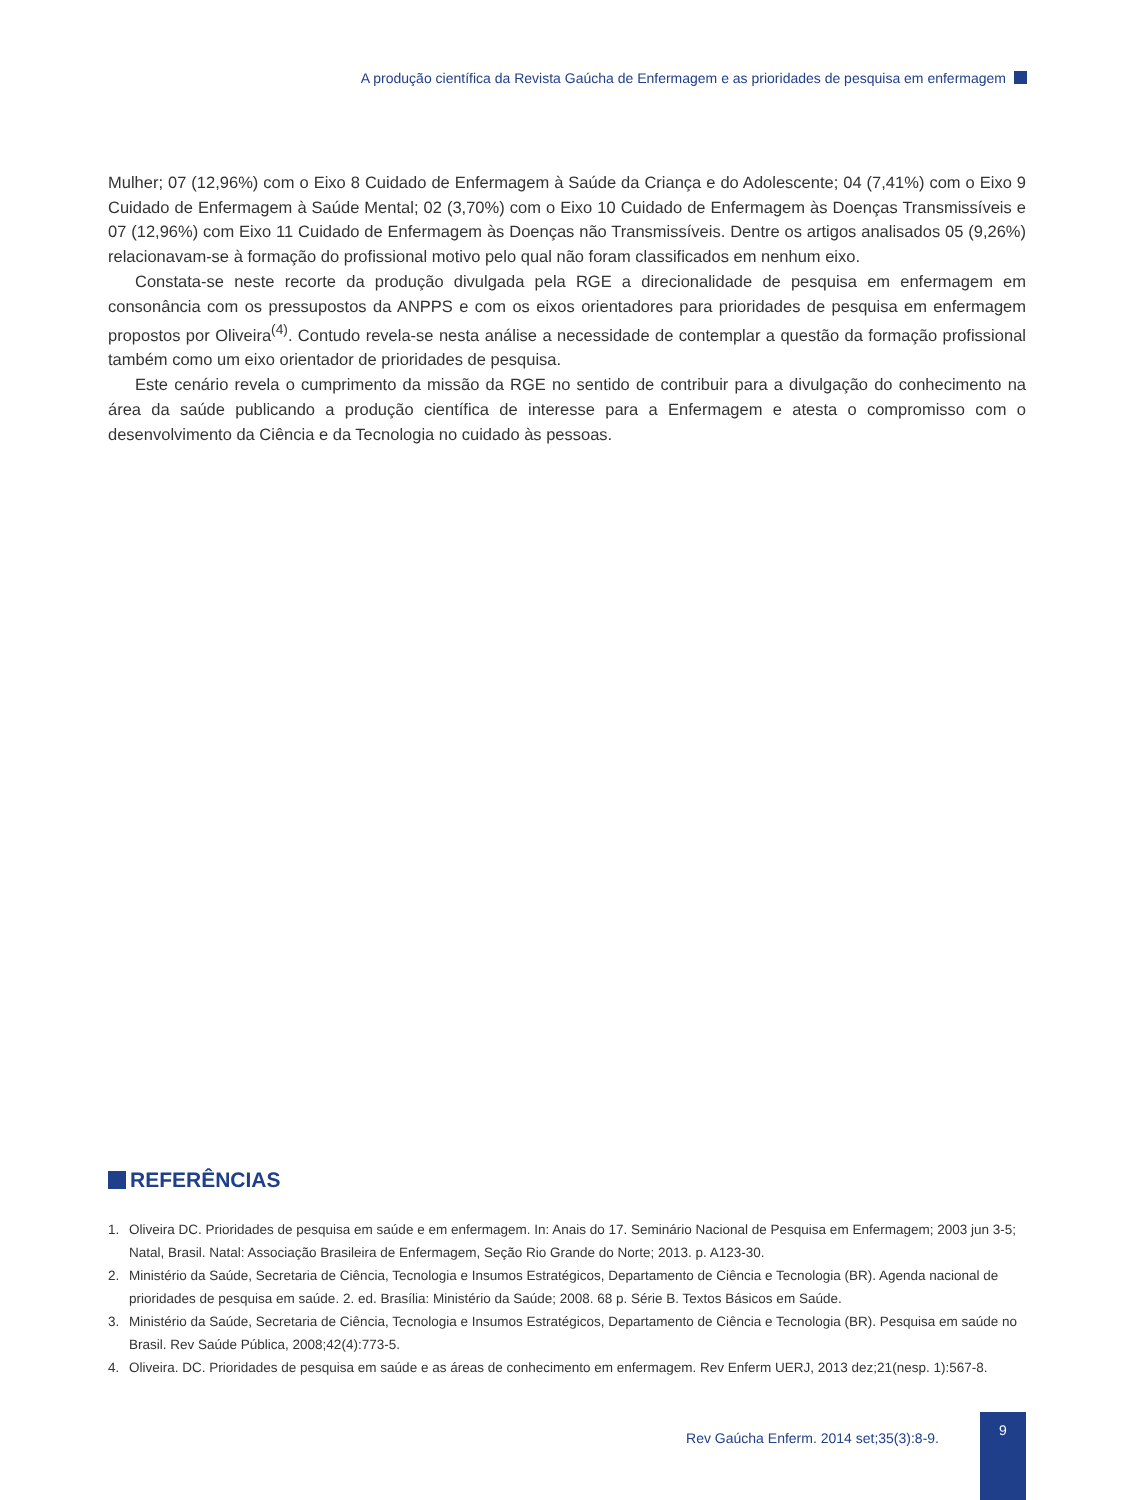A produção científica da Revista Gaúcha de Enfermagem e as prioridades de pesquisa em enfermagem
Mulher; 07 (12,96%) com o Eixo 8 Cuidado de Enfermagem à Saúde da Criança e do Adolescente; 04 (7,41%) com o Eixo 9 Cuidado de Enfermagem à Saúde Mental; 02 (3,70%) com o Eixo 10 Cuidado de Enfermagem às Doenças Transmissíveis e 07 (12,96%) com Eixo 11 Cuidado de Enfermagem às Doenças não Transmissíveis. Dentre os artigos analisados 05 (9,26%) relacionavam-se à formação do profissional motivo pelo qual não foram classificados em nenhum eixo.
Constata-se neste recorte da produção divulgada pela RGE a direcionalidade de pesquisa em enfermagem em consonância com os pressupostos da ANPPS e com os eixos orientadores para prioridades de pesquisa em enfermagem propostos por Oliveira<sup>(4)</sup>. Contudo revela-se nesta análise a necessidade de contemplar a questão da formação profissional também como um eixo orientador de prioridades de pesquisa.
Este cenário revela o cumprimento da missão da RGE no sentido de contribuir para a divulgação do conhecimento na área da saúde publicando a produção científica de interesse para a Enfermagem e atesta o compromisso com o desenvolvimento da Ciência e da Tecnologia no cuidado às pessoas.
REFERÊNCIAS
1. Oliveira DC. Prioridades de pesquisa em saúde e em enfermagem. In: Anais do 17. Seminário Nacional de Pesquisa em Enfermagem; 2003 jun 3-5; Natal, Brasil. Natal: Associação Brasileira de Enfermagem, Seção Rio Grande do Norte; 2013. p. A123-30.
2. Ministério da Saúde, Secretaria de Ciência, Tecnologia e Insumos Estratégicos, Departamento de Ciência e Tecnologia (BR). Agenda nacional de prioridades de pesquisa em saúde. 2. ed. Brasília: Ministério da Saúde; 2008. 68 p. Série B. Textos Básicos em Saúde.
3. Ministério da Saúde, Secretaria de Ciência, Tecnologia e Insumos Estratégicos, Departamento de Ciência e Tecnologia (BR). Pesquisa em saúde no Brasil. Rev Saúde Pública, 2008;42(4):773-5.
4. Oliveira. DC. Prioridades de pesquisa em saúde e as áreas de conhecimento em enfermagem. Rev Enferm UERJ, 2013 dez;21(nesp. 1):567-8.
Rev Gaúcha Enferm. 2014 set;35(3):8-9.
9